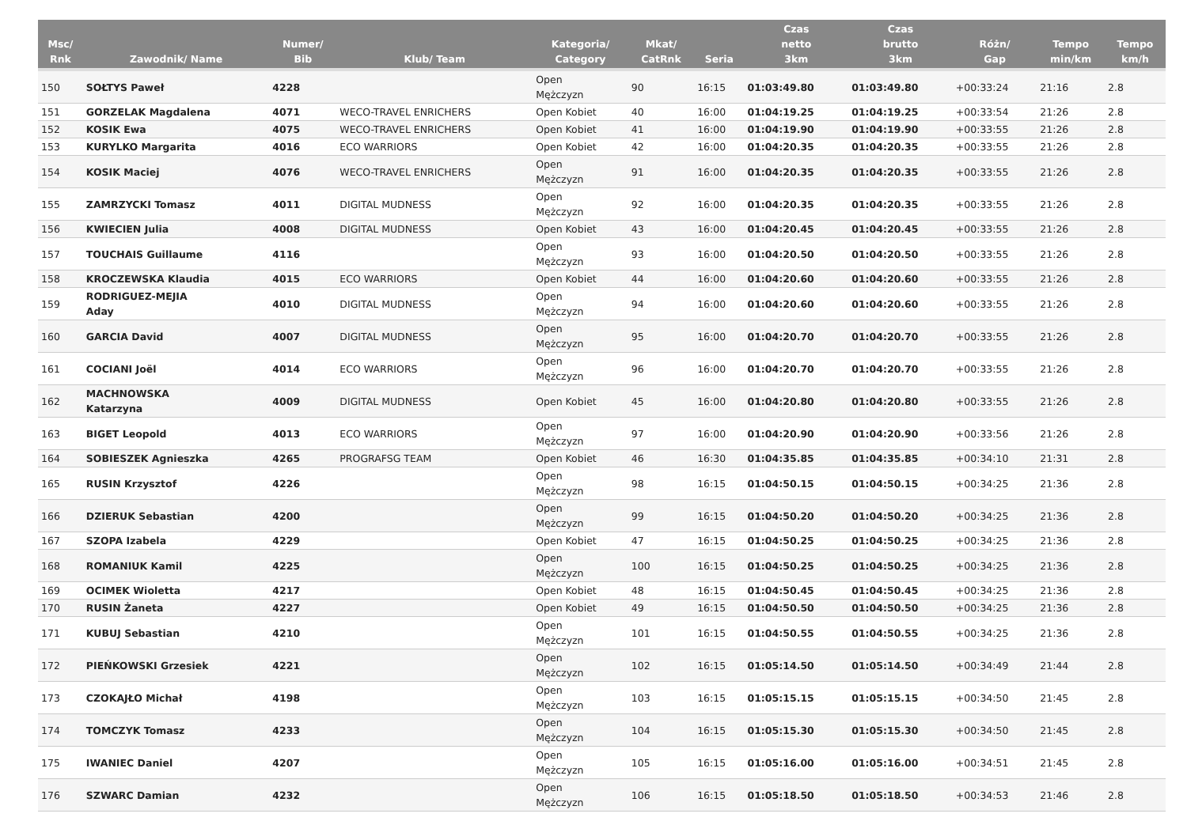| Msc/ Rnk | Zawodnik/ Name | Numer/ Bib | Klub/ Team | Kategoria/ Category | Mkat/ CatRnk | Seria | Czas netto 3km | Czas brutto 3km | Różn/ Gap | Tempo min/km | Tempo km/h |
| --- | --- | --- | --- | --- | --- | --- | --- | --- | --- | --- | --- |
| 150 | SOŁTYS Paweł | 4228 | | Open Mężczyzn | 90 | 16:15 | 01:03:49.80 | 01:03:49.80 | +00:33:24 | 21:16 | 2.8 |
| 151 | GORZELAK Magdalena | 4071 | WECO-TRAVEL ENRICHERS | Open Kobiet | 40 | 16:00 | 01:04:19.25 | 01:04:19.25 | +00:33:54 | 21:26 | 2.8 |
| 152 | KOSIK Ewa | 4075 | WECO-TRAVEL ENRICHERS | Open Kobiet | 41 | 16:00 | 01:04:19.90 | 01:04:19.90 | +00:33:55 | 21:26 | 2.8 |
| 153 | KURYLKO Margarita | 4016 | ECO WARRIORS | Open Kobiet | 42 | 16:00 | 01:04:20.35 | 01:04:20.35 | +00:33:55 | 21:26 | 2.8 |
| 154 | KOSIK Maciej | 4076 | WECO-TRAVEL ENRICHERS | Open Mężczyzn | 91 | 16:00 | 01:04:20.35 | 01:04:20.35 | +00:33:55 | 21:26 | 2.8 |
| 155 | ZAMRZYCKI Tomasz | 4011 | DIGITAL MUDNESS | Open Mężczyzn | 92 | 16:00 | 01:04:20.35 | 01:04:20.35 | +00:33:55 | 21:26 | 2.8 |
| 156 | KWIECIEN Julia | 4008 | DIGITAL MUDNESS | Open Kobiet | 43 | 16:00 | 01:04:20.45 | 01:04:20.45 | +00:33:55 | 21:26 | 2.8 |
| 157 | TOUCHAIS Guillaume | 4116 | | Open Mężczyzn | 93 | 16:00 | 01:04:20.50 | 01:04:20.50 | +00:33:55 | 21:26 | 2.8 |
| 158 | KROCZEWSKA Klaudia | 4015 | ECO WARRIORS | Open Kobiet | 44 | 16:00 | 01:04:20.60 | 01:04:20.60 | +00:33:55 | 21:26 | 2.8 |
| 159 | RODRIGUEZ-MEJIA Aday | 4010 | DIGITAL MUDNESS | Open Mężczyzn | 94 | 16:00 | 01:04:20.60 | 01:04:20.60 | +00:33:55 | 21:26 | 2.8 |
| 160 | GARCIA David | 4007 | DIGITAL MUDNESS | Open Mężczyzn | 95 | 16:00 | 01:04:20.70 | 01:04:20.70 | +00:33:55 | 21:26 | 2.8 |
| 161 | COCIANI Joël | 4014 | ECO WARRIORS | Open Mężczyzn | 96 | 16:00 | 01:04:20.70 | 01:04:20.70 | +00:33:55 | 21:26 | 2.8 |
| 162 | MACHNOWSKA Katarzyna | 4009 | DIGITAL MUDNESS | Open Kobiet | 45 | 16:00 | 01:04:20.80 | 01:04:20.80 | +00:33:55 | 21:26 | 2.8 |
| 163 | BIGET Leopold | 4013 | ECO WARRIORS | Open Mężczyzn | 97 | 16:00 | 01:04:20.90 | 01:04:20.90 | +00:33:56 | 21:26 | 2.8 |
| 164 | SOBIESZEK Agnieszka | 4265 | PROGRAFSG TEAM | Open Kobiet | 46 | 16:30 | 01:04:35.85 | 01:04:35.85 | +00:34:10 | 21:31 | 2.8 |
| 165 | RUSIN Krzysztof | 4226 | | Open Mężczyzn | 98 | 16:15 | 01:04:50.15 | 01:04:50.15 | +00:34:25 | 21:36 | 2.8 |
| 166 | DZIERUK Sebastian | 4200 | | Open Mężczyzn | 99 | 16:15 | 01:04:50.20 | 01:04:50.20 | +00:34:25 | 21:36 | 2.8 |
| 167 | SZOPA Izabela | 4229 | | Open Kobiet | 47 | 16:15 | 01:04:50.25 | 01:04:50.25 | +00:34:25 | 21:36 | 2.8 |
| 168 | ROMANIUK Kamil | 4225 | | Open Mężczyzn | 100 | 16:15 | 01:04:50.25 | 01:04:50.25 | +00:34:25 | 21:36 | 2.8 |
| 169 | OCIMEK Wioletta | 4217 | | Open Kobiet | 48 | 16:15 | 01:04:50.45 | 01:04:50.45 | +00:34:25 | 21:36 | 2.8 |
| 170 | RUSIN Żaneta | 4227 | | Open Kobiet | 49 | 16:15 | 01:04:50.50 | 01:04:50.50 | +00:34:25 | 21:36 | 2.8 |
| 171 | KUBUJ Sebastian | 4210 | | Open Mężczyzn | 101 | 16:15 | 01:04:50.55 | 01:04:50.55 | +00:34:25 | 21:36 | 2.8 |
| 172 | PIEŃKOWSKI Grzesiek | 4221 | | Open Mężczyzn | 102 | 16:15 | 01:05:14.50 | 01:05:14.50 | +00:34:49 | 21:44 | 2.8 |
| 173 | CZOKAJŁO Michał | 4198 | | Open Mężczyzn | 103 | 16:15 | 01:05:15.15 | 01:05:15.15 | +00:34:50 | 21:45 | 2.8 |
| 174 | TOMCZYK Tomasz | 4233 | | Open Mężczyzn | 104 | 16:15 | 01:05:15.30 | 01:05:15.30 | +00:34:50 | 21:45 | 2.8 |
| 175 | IWANIEC Daniel | 4207 | | Open Mężczyzn | 105 | 16:15 | 01:05:16.00 | 01:05:16.00 | +00:34:51 | 21:45 | 2.8 |
| 176 | SZWARC Damian | 4232 | | Open Mężczyzn | 106 | 16:15 | 01:05:18.50 | 01:05:18.50 | +00:34:53 | 21:46 | 2.8 |